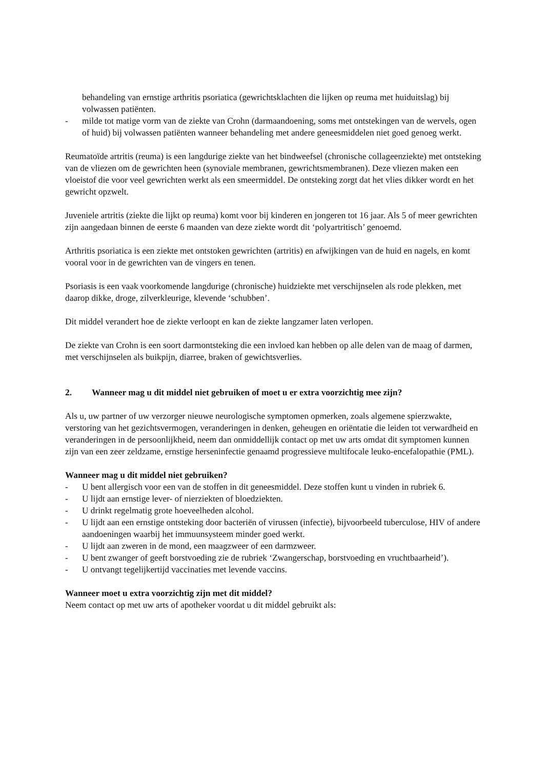behandeling van ernstige arthritis psoriatica (gewrichtsklachten die lijken op reuma met huiduitslag) bij volwassen patiënten.
- milde tot matige vorm van de ziekte van Crohn (darmaandoening, soms met ontstekingen van de wervels, ogen of huid) bij volwassen patiënten wanneer behandeling met andere geneesmiddelen niet goed genoeg werkt.
Reumatoïde artritis (reuma) is een langdurige ziekte van het bindweefsel (chronische collageenziekte) met ontsteking van de vliezen om de gewrichten heen (synoviale membranen, gewrichtsmembranen). Deze vliezen maken een vloeistof die voor veel gewrichten werkt als een smeermiddel. De ontsteking zorgt dat het vlies dikker wordt en het gewricht opzwelt.
Juveniele artritis (ziekte die lijkt op reuma) komt voor bij kinderen en jongeren tot 16 jaar. Als 5 of meer gewrichten zijn aangedaan binnen de eerste 6 maanden van deze ziekte wordt dit ‘polyartritisch’ genoemd.
Arthritis psoriatica is een ziekte met ontstoken gewrichten (artritis) en afwijkingen van de huid en nagels, en komt vooral voor in de gewrichten van de vingers en tenen.
Psoriasis is een vaak voorkomende langdurige (chronische) huidziekte met verschijnselen als rode plekken, met daarop dikke, droge, zilverkleurige, klevende ‘schubben’.
Dit middel verandert hoe de ziekte verloopt en kan de ziekte langzamer laten verlopen.
De ziekte van Crohn is een soort darmontsteking die een invloed kan hebben op alle delen van de maag of darmen, met verschijnselen als buikpijn, diarree, braken of gewichtsverlies.
2. Wanneer mag u dit middel niet gebruiken of moet u er extra voorzichtig mee zijn?
Als u, uw partner of uw verzorger nieuwe neurologische symptomen opmerken, zoals algemene spierzwakte, verstoring van het gezichtsvermogen, veranderingen in denken, geheugen en oriëntatie die leiden tot verwardheid en veranderingen in de persoonlijkheid, neem dan onmiddellijk contact op met uw arts omdat dit symptomen kunnen zijn van een zeer zeldzame, ernstige herseninfectie genaamd progressieve multifocale leuko-encefalopathie (PML).
Wanneer mag u dit middel niet gebruiken?
- U bent allergisch voor een van de stoffen in dit geneesmiddel. Deze stoffen kunt u vinden in rubriek 6.
- U lijdt aan ernstige lever- of nierziekten of bloedziekten.
- U drinkt regelmatig grote hoeveelheden alcohol.
- U lijdt aan een ernstige ontsteking door bacteriën of virussen (infectie), bijvoorbeeld tuberculose, HIV of andere aandoeningen waarbij het immuunsysteem minder goed werkt.
- U lijdt aan zweren in de mond, een maagzweer of een darmzweer.
- U bent zwanger of geeft borstvoeding zie de rubriek ‘Zwangerschap, borstvoeding en vruchtbaarheid’).
- U ontvangt tegelijkertijd vaccinaties met levende vaccins.
Wanneer moet u extra voorzichtig zijn met dit middel?
Neem contact op met uw arts of apotheker voordat u dit middel gebruikt als: